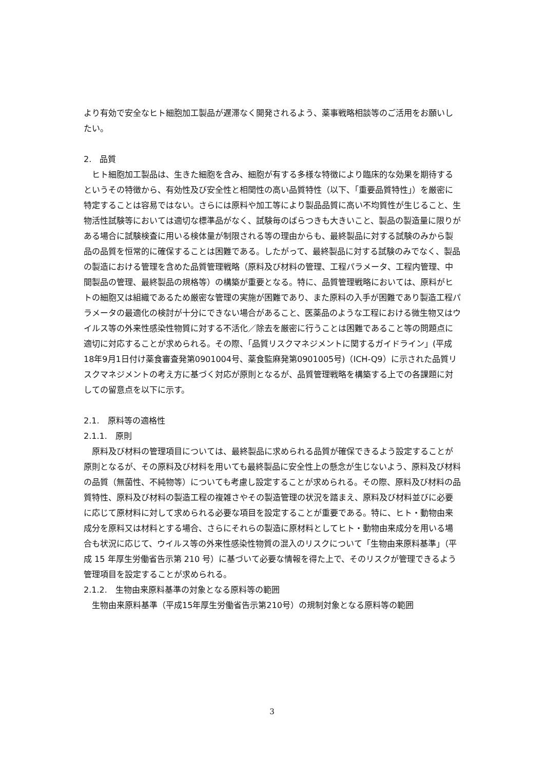より有効で安全なヒト細胞加工製品が遅滞なく開発されるよう、薬事戦略相談等のご活用をお願いしたい。
2.　品質
ヒト細胞加工製品は、生きた細胞を含み、細胞が有する多様な特徴により臨床的な効果を期待するというその特徴から、有効性及び安全性と相関性の高い品質特性（以下、「重要品質特性」）を厳密に特定することは容易ではない。さらには原料や加工等により製品品質に高い不均質性が生じること、生物活性試験等においては適切な標準品がなく、試験毎のばらつきも大きいこと、製品の製造量に限りがある場合に試験検査に用いる検体量が制限される等の理由からも、最終製品に対する試験のみから製品の品質を恒常的に確保することは困難である。したがって、最終製品に対する試験のみでなく、製品の製造における管理を含めた品質管理戦略（原料及び材料の管理、工程パラメータ、工程内管理、中間製品の管理、最終製品の規格等）の構築が重要となる。特に、品質管理戦略においては、原料がヒトの細胞又は組織であるため厳密な管理の実施が困難であり、また原料の入手が困難であり製造工程パラメータの最適化の検討が十分にできない場合があること、医薬品のような工程における微生物又はウイルス等の外来性感染性物質に対する不活化／除去を厳密に行うことは困難であること等の問題点に適切に対応することが求められる。その際、「品質リスクマネジメントに関するガイドライン」(平成18年9月1日付け薬食審査発第0901004号、薬食監麻発第0901005号)（ICH-Q9）に示された品質リスクマネジメントの考え方に基づく対応が原則となるが、品質管理戦略を構築する上での各課題に対しての留意点を以下に示す。
2.1.　原料等の適格性
2.1.1.　原則
原料及び材料の管理項目については、最終製品に求められる品質が確保できるよう設定することが原則となるが、その原料及び材料を用いても最終製品に安全性上の懸念が生じないよう、原料及び材料の品質（無菌性、不純物等）についても考慮し設定することが求められる。その際、原料及び材料の品質特性、原料及び材料の製造工程の複雑さやその製造管理の状況を踏まえ、原料及び材料並びに必要に応じて原材料に対して求められる必要な項目を設定することが重要である。特に、ヒト・動物由来成分を原料又は材料とする場合、さらにそれらの製造に原材料としてヒト・動物由来成分を用いる場合も状況に応じて、ウイルス等の外来性感染性物質の混入のリスクについて「生物由来原料基準」（平成 15 年厚生労働省告示第 210 号）に基づいて必要な情報を得た上で、そのリスクが管理できるよう管理項目を設定することが求められる。
2.1.2.　生物由来原料基準の対象となる原料等の範囲
生物由来原料基準（平成15年厚生労働省告示第210号）の規制対象となる原料等の範囲
3